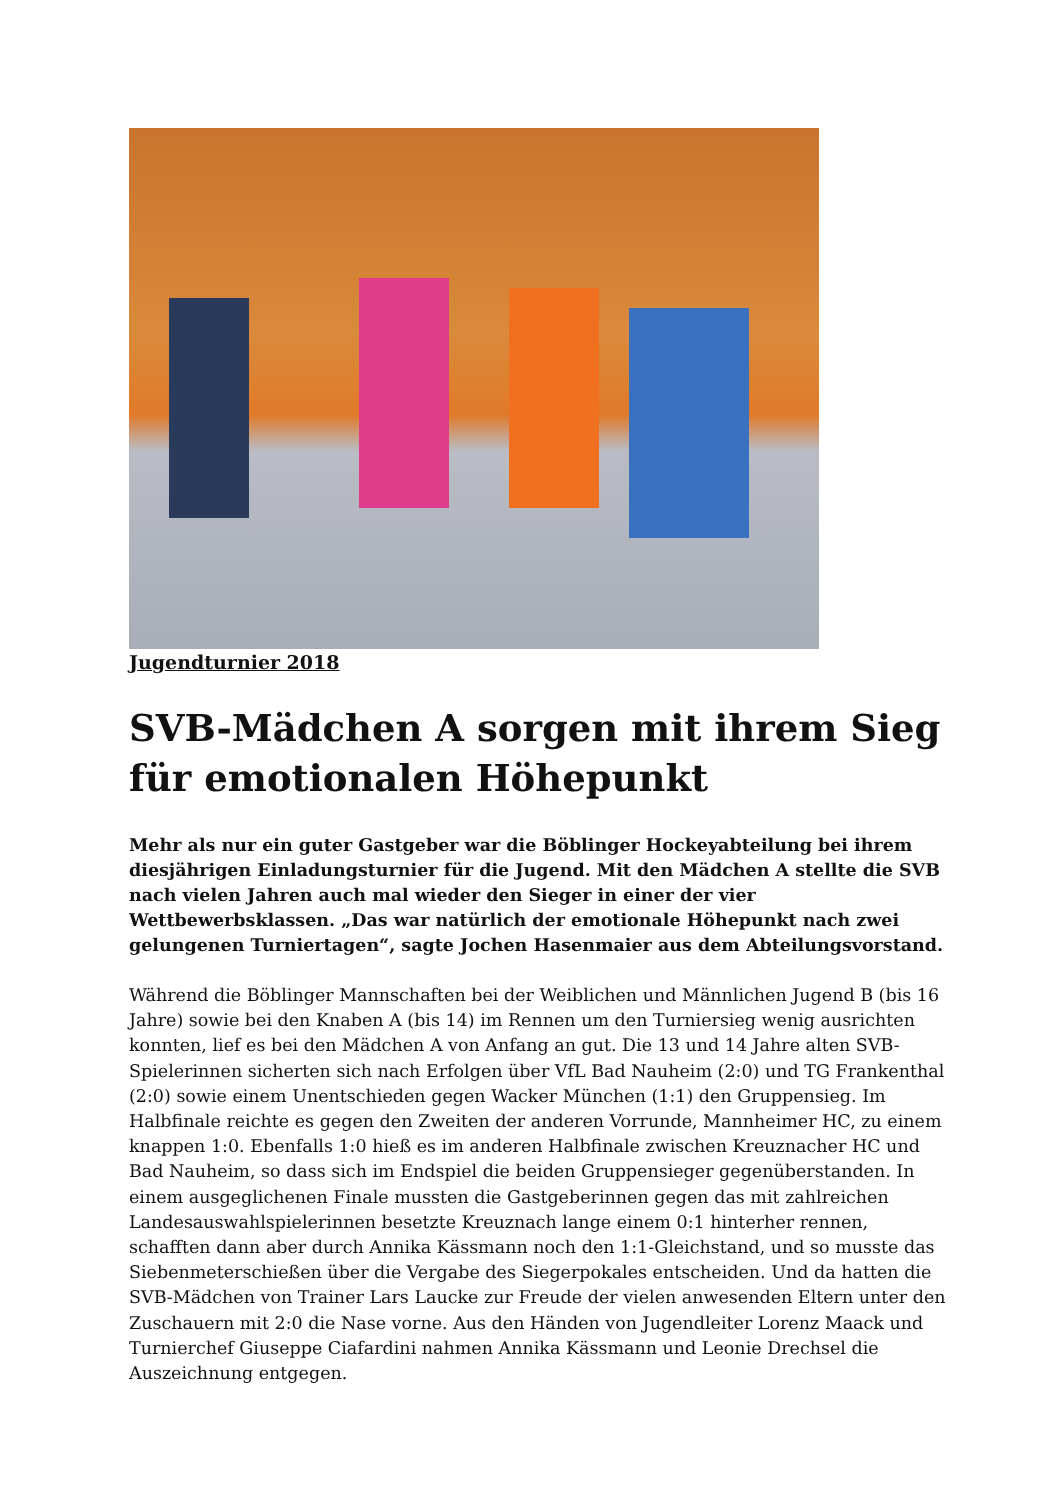Jugendturnier 2018
SVB-Mädchen A sorgen mit ihrem Sieg für emotionalen Höhepunkt
Mehr als nur ein guter Gastgeber war die Böblinger Hockeyabteilung bei ihrem diesjährigen Einladungsturnier für die Jugend. Mit den Mädchen A stellte die SVB nach vielen Jahren auch mal wieder den Sieger in einer der vier Wettbewerbsklassen. „Das war natürlich der emotionale Höhepunkt nach zwei gelungenen Turniertagen“, sagte Jochen Hasenmaier aus dem Abteilungsvorstand.
Während die Böblinger Mannschaften bei der Weiblichen und Männlichen Jugend B (bis 16 Jahre) sowie bei den Knaben A (bis 14) im Rennen um den Turniersieg wenig ausrichten konnten, lief es bei den Mädchen A von Anfang an gut. Die 13 und 14 Jahre alten SVB-Spielerinnen sicherten sich nach Erfolgen über VfL Bad Nauheim (2:0) und TG Frankenthal (2:0) sowie einem Unentschieden gegen Wacker München (1:1) den Gruppensieg. Im Halbfinale reichte es gegen den Zweiten der anderen Vorrunde, Mannheimer HC, zu einem knappen 1:0. Ebenfalls 1:0 hieß es im anderen Halbfinale zwischen Kreuznacher HC und Bad Nauheim, so dass sich im Endspiel die beiden Gruppensieger gegenüberstanden. In einem ausgeglichenen Finale mussten die Gastgeberinnen gegen das mit zahlreichen Landesauswahlspielerinnen besetzte Kreuznach lange einem 0:1 hinterher rennen, schafften dann aber durch Annika Kässmann noch den 1:1-Gleichstand, und so musste das Siebenmeterschießen über die Vergabe des Siegerpokales entscheiden. Und da hatten die SVB-Mädchen von Trainer Lars Laucke zur Freude der vielen anwesenden Eltern unter den Zuschauern mit 2:0 die Nase vorne. Aus den Händen von Jugendleiter Lorenz Maack und Turnierchef Giuseppe Ciafardini nahmen Annika Kässmann und Leonie Drechsel die Auszeichnung entgegen.